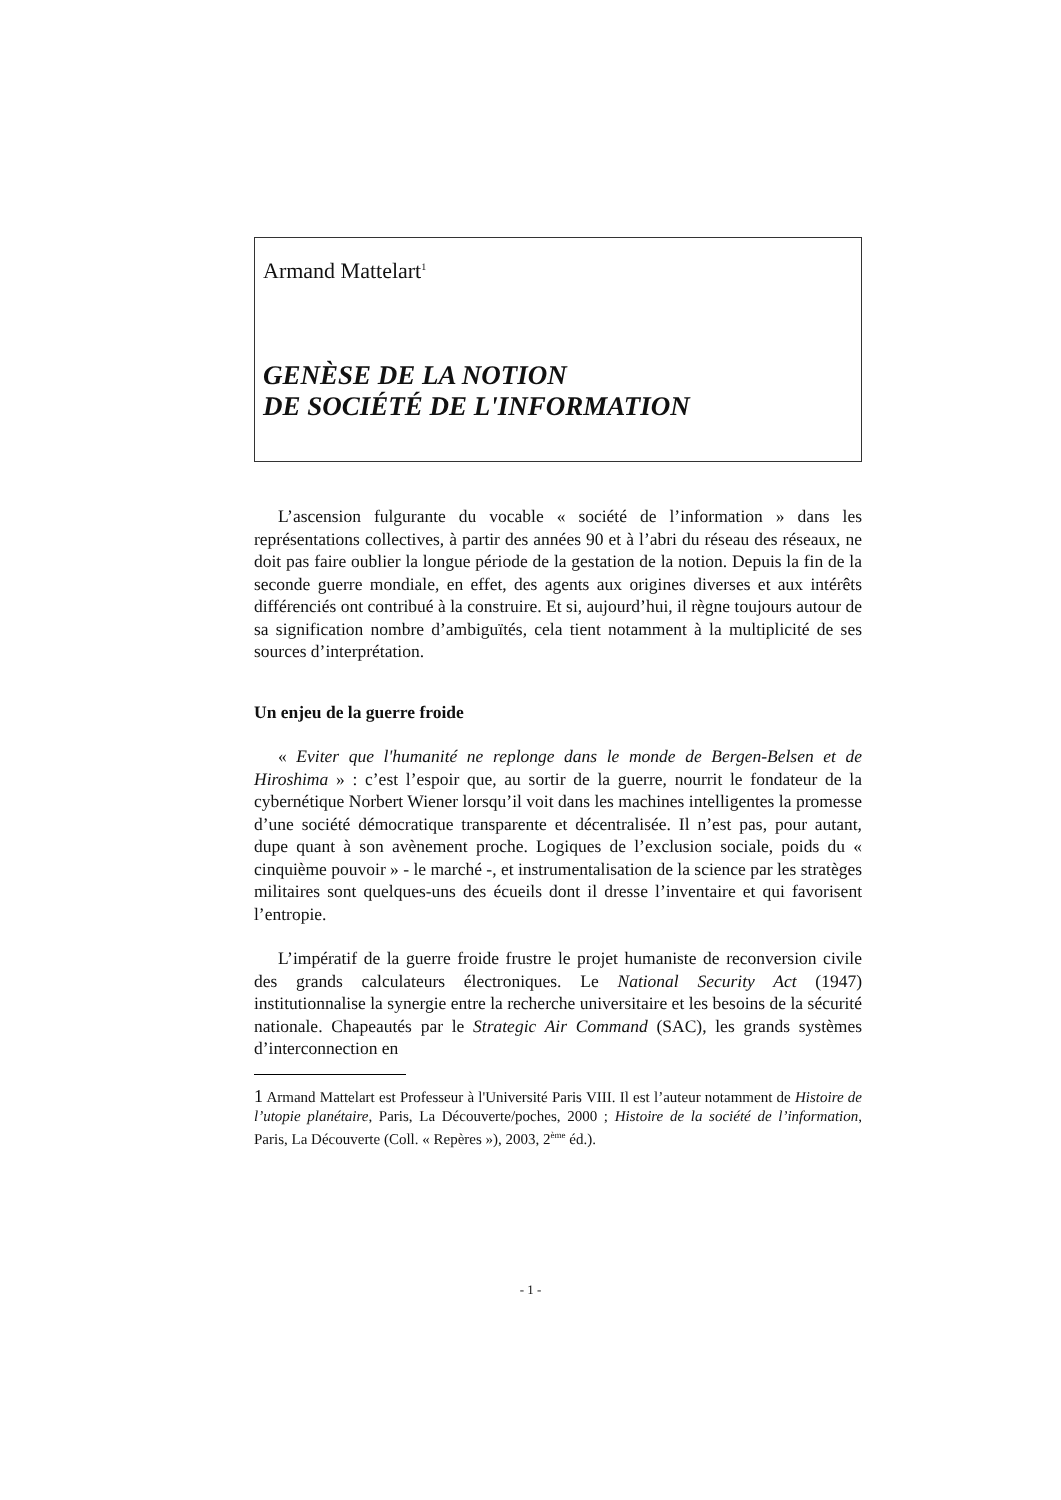Armand Mattelart<sup>1</sup>
GENÈSE DE LA NOTION
DE SOCIÉTÉ DE L'INFORMATION
L’ascension fulgurante du vocable « société de l’information » dans les représentations collectives, à partir des années 90 et à l’abri du réseau des réseaux, ne doit pas faire oublier la longue période de la gestation de la notion. Depuis la fin de la seconde guerre mondiale, en effet, des agents aux origines diverses et aux intérêts différenciés ont contribué à la construire. Et si, aujourd’hui, il règne toujours autour de sa signification nombre d’ambiguïtés, cela tient notamment à la multiplicité de ses sources d’interprétation.
Un enjeu de la guerre froide
« Eviter que l'humanité ne replonge dans le monde de Bergen-Belsen et de Hiroshima » : c’est l’espoir que, au sortir de la guerre, nourrit le fondateur de la cybernétique Norbert Wiener lorsqu’il voit dans les machines intelligentes la promesse d’une société démocratique transparente et décentralisée. Il n’est pas, pour autant, dupe quant à son avènement proche. Logiques de l’exclusion sociale, poids du « cinquième pouvoir » - le marché -, et instrumentalisation de la science par les stratèges militaires sont quelques-uns des écueils dont il dresse l’inventaire et qui favorisent l’entropie.
L’impératif de la guerre froide frustre le projet humaniste de reconversion civile des grands calculateurs électroniques. Le National Security Act (1947) institutionnalise la synergie entre la recherche universitaire et les besoins de la sécurité nationale. Chapeautés par le Strategic Air Command (SAC), les grands systèmes d’interconnection en
1 Armand Mattelart est Professeur à l'Université Paris VIII. Il est l’auteur notamment de Histoire de l’utopie planétaire, Paris, La Découverte/poches, 2000 ; Histoire de la société de l’information, Paris, La Découverte (Coll. « Repères »), 2003, 2<sup>ème</sup> éd.).
- 1 -